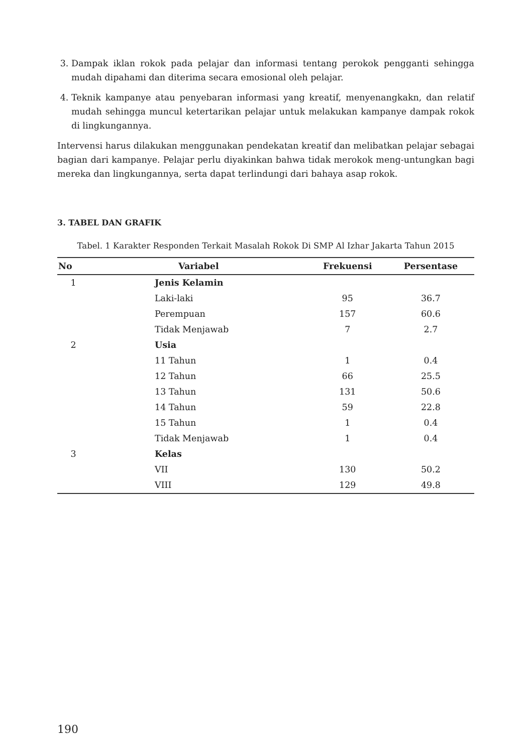3. Dampak iklan rokok pada pelajar dan informasi tentang perokok pengganti sehingga mudah dipahami dan diterima secara emosional oleh pelajar.
4. Teknik kampanye atau penyebaran informasi yang kreatif, menyenangkakn, dan relatif mudah sehingga muncul ketertarikan pelajar untuk melakukan kampanye dampak rokok di lingkungannya.
Intervensi harus dilakukan menggunakan pendekatan kreatif dan melibatkan pelajar sebagai bagian dari kampanye. Pelajar perlu diyakinkan bahwa tidak merokok meng-untungkan bagi mereka dan lingkungannya, serta dapat terlindungi dari bahaya asap rokok.
3. TABEL DAN GRAFIK
Tabel. 1 Karakter Responden Terkait Masalah Rokok Di SMP Al Izhar Jakarta Tahun 2015
| No | Variabel | Frekuensi | Persentase |
| --- | --- | --- | --- |
| 1 | Jenis Kelamin | | |
| | Laki-laki | 95 | 36.7 |
| | Perempuan | 157 | 60.6 |
| | Tidak Menjawab | 7 | 2.7 |
| 2 | Usia | | |
| | 11 Tahun | 1 | 0.4 |
| | 12 Tahun | 66 | 25.5 |
| | 13 Tahun | 131 | 50.6 |
| | 14 Tahun | 59 | 22.8 |
| | 15 Tahun | 1 | 0.4 |
| | Tidak Menjawab | 1 | 0.4 |
| 3 | Kelas | | |
| | VII | 130 | 50.2 |
| | VIII | 129 | 49.8 |
190